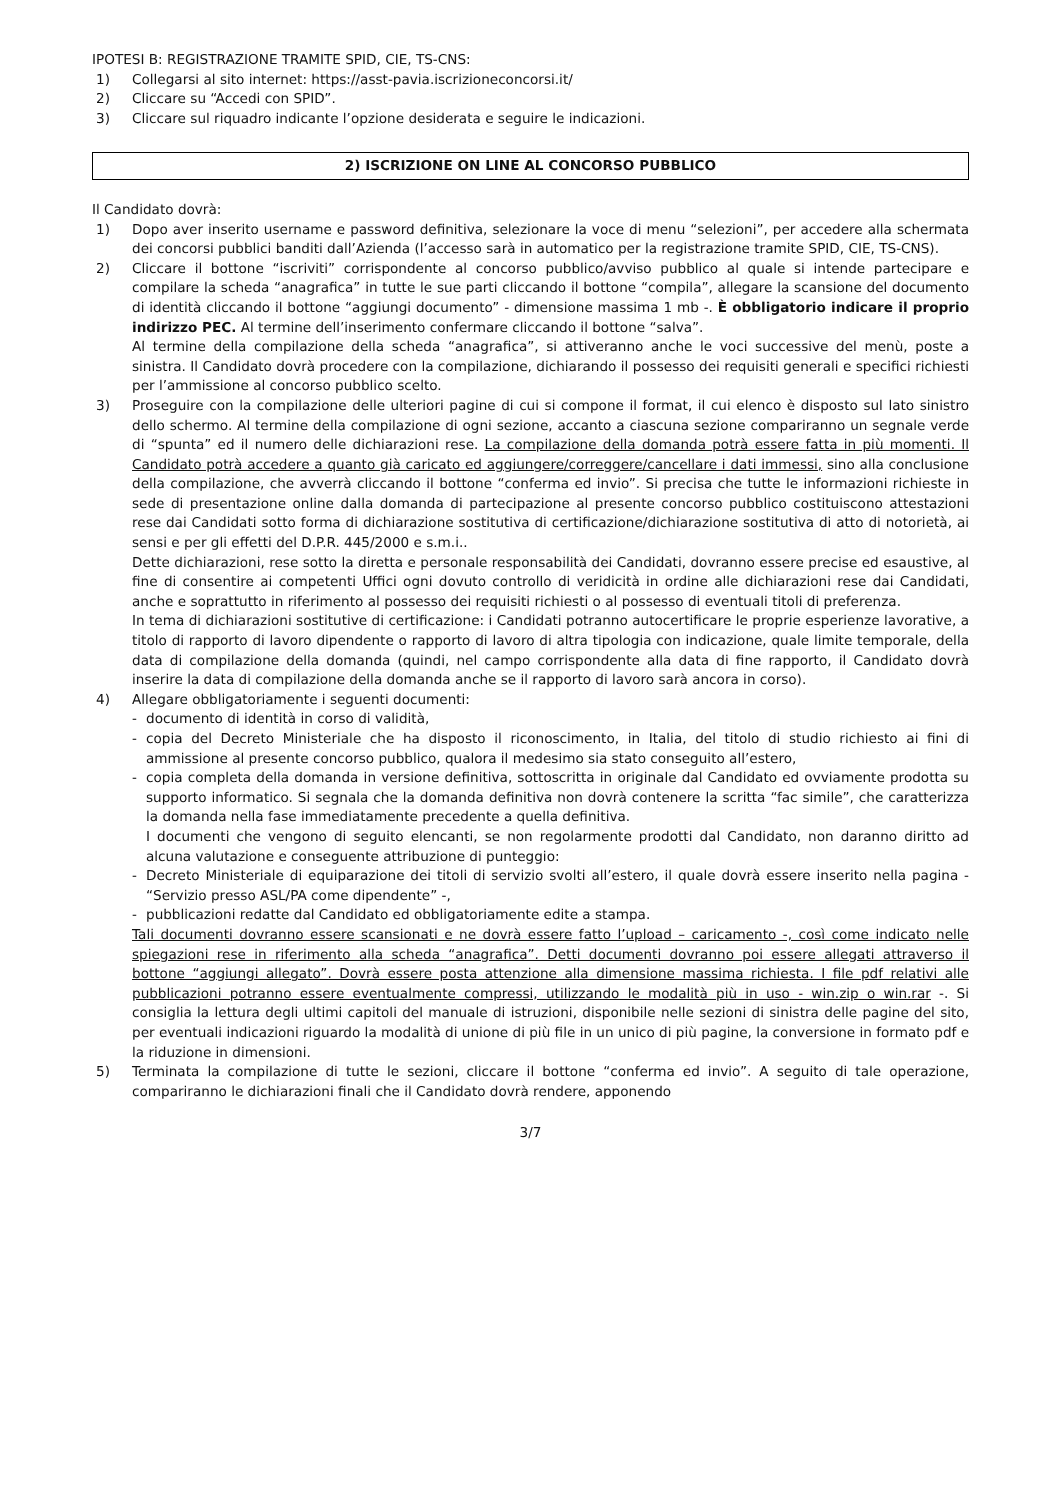IPOTESI B: REGISTRAZIONE TRAMITE SPID, CIE, TS-CNS:
1) Collegarsi al sito internet: https://asst-pavia.iscrizioneconcorsi.it/
2) Cliccare su “Accedi con SPID”.
3) Cliccare sul riquadro indicante l’opzione desiderata e seguire le indicazioni.
2) ISCRIZIONE ON LINE AL CONCORSO PUBBLICO
Il Candidato dovrà:
1) Dopo aver inserito username e password definitiva, selezionare la voce di menu “selezioni”, per accedere alla schermata dei concorsi pubblici banditi dall’Azienda (l’accesso sarà in automatico per la registrazione tramite SPID, CIE, TS-CNS).
2) Cliccare il bottone “iscriviti” corrispondente al concorso pubblico/avviso pubblico al quale si intende partecipare e compilare la scheda “anagrafica” in tutte le sue parti cliccando il bottone “compila”, allegare la scansione del documento di identità cliccando il bottone “aggiungi documento” - dimensione massima 1 mb -. È obbligatorio indicare il proprio indirizzo PEC. Al termine dell’inserimento confermare cliccando il bottone “salva”.
Al termine della compilazione della scheda “anagrafica”, si attiveranno anche le voci successive del menù, poste a sinistra. Il Candidato dovrà procedere con la compilazione, dichiarando il possesso dei requisiti generali e specifici richiesti per l’ammissione al concorso pubblico scelto.
3) Proseguire con la compilazione delle ulteriori pagine di cui si compone il format, il cui elenco è disposto sul lato sinistro dello schermo. Al termine della compilazione di ogni sezione, accanto a ciascuna sezione compariranno un segnale verde di “spunta” ed il numero delle dichiarazioni rese. La compilazione della domanda potrà essere fatta in più momenti. Il Candidato potrà accedere a quanto già caricato ed aggiungere/correggere/cancellare i dati immessi, sino alla conclusione della compilazione, che avverrà cliccando il bottone “conferma ed invio”. Si precisa che tutte le informazioni richieste in sede di presentazione online dalla domanda di partecipazione al presente concorso pubblico costituiscono attestazioni rese dai Candidati sotto forma di dichiarazione sostitutiva di certificazione/dichiarazione sostitutiva di atto di notorietà, ai sensi e per gli effetti del D.P.R. 445/2000 e s.m.i..
Dette dichiarazioni, rese sotto la diretta e personale responsabilità dei Candidati, dovranno essere precise ed esaustive, al fine di consentire ai competenti Uffici ogni dovuto controllo di veridicità in ordine alle dichiarazioni rese dai Candidati, anche e soprattutto in riferimento al possesso dei requisiti richiesti o al possesso di eventuali titoli di preferenza.
In tema di dichiarazioni sostitutive di certificazione: i Candidati potranno autocertificare le proprie esperienze lavorative, a titolo di rapporto di lavoro dipendente o rapporto di lavoro di altra tipologia con indicazione, quale limite temporale, della data di compilazione della domanda (quindi, nel campo corrispondente alla data di fine rapporto, il Candidato dovrà inserire la data di compilazione della domanda anche se il rapporto di lavoro sarà ancora in corso).
4) Allegare obbligatoriamente i seguenti documenti:
- documento di identità in corso di validità,
- copia del Decreto Ministeriale che ha disposto il riconoscimento, in Italia, del titolo di studio richiesto ai fini di ammissione al presente concorso pubblico, qualora il medesimo sia stato conseguito all’estero,
- copia completa della domanda in versione definitiva, sottoscritta in originale dal Candidato ed ovviamente prodotta su supporto informatico. Si segnala che la domanda definitiva non dovrà contenere la scritta “fac simile”, che caratterizza la domanda nella fase immediatamente precedente a quella definitiva.
I documenti che vengono di seguito elencanti, se non regolarmente prodotti dal Candidato, non daranno diritto ad alcuna valutazione e conseguente attribuzione di punteggio:
- Decreto Ministeriale di equiparazione dei titoli di servizio svolti all’estero, il quale dovrà essere inserito nella pagina - “Servizio presso ASL/PA come dipendente” -,
- pubblicazioni redatte dal Candidato ed obbligatoriamente edite a stampa.
Tali documenti dovranno essere scansionati e ne dovrà essere fatto l’upload – caricamento -, così come indicato nelle spiegazioni rese in riferimento alla scheda “anagrafica”. Detti documenti dovranno poi essere allegati attraverso il bottone “aggiungi allegato”. Dovrà essere posta attenzione alla dimensione massima richiesta. I file pdf relativi alle pubblicazioni potranno essere eventualmente compressi, utilizzando le modalità più in uso - win.zip o win.rar -. Si consiglia la lettura degli ultimi capitoli del manuale di istruzioni, disponibile nelle sezioni di sinistra delle pagine del sito, per eventuali indicazioni riguardo la modalità di unione di più file in un unico di più pagine, la conversione in formato pdf e la riduzione in dimensioni.
5) Terminata la compilazione di tutte le sezioni, cliccare il bottone “conferma ed invio”. A seguito di tale operazione, compariranno le dichiarazioni finali che il Candidato dovrà rendere, apponendo
3/7